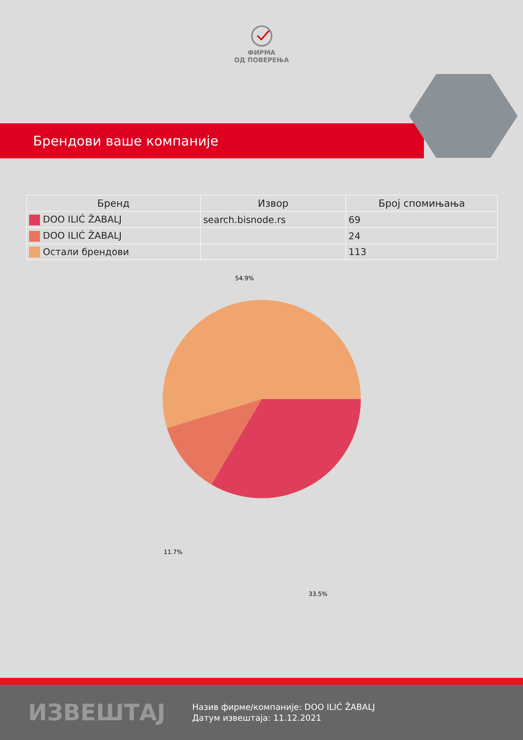ФИРМА
ОД ПОВЕРЕЊА
Брендови ваше компаније
| Бренд | Извор | Број спомињања |
| --- | --- | --- |
| DOO ILIĆ ŽABALJ | search.bisnode.rs | 69 |
| DOO ILIĆ ŽABALJ | | 24 |
| Остали брендови | | 113 |
54.9%
11.7%
33.5%
ИЗВЕШТАЈ
Назив фирме/компаније: DOO ILIĆ ŽABALJ
Датум извештаја: 11.12.2021